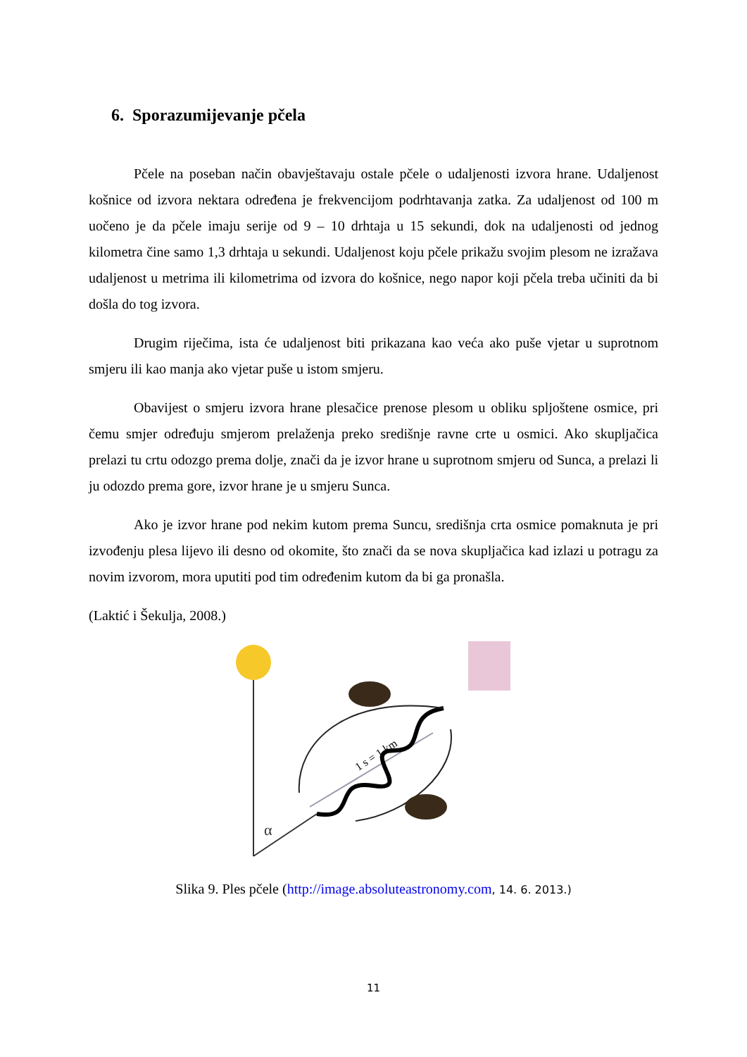6. Sporazumijevanje pčela
Pčele na poseban način obavještavaju ostale pčele o udaljenosti izvora hrane. Udaljenost košnice od izvora nektara određena je frekvencijom podrhtavanja zatka. Za udaljenost od 100 m uočeno je da pčele imaju serije od 9 – 10 drhtaja u 15 sekundi, dok na udaljenosti od jednog kilometra čine samo 1,3 drhtaja u sekundi. Udaljenost koju pčele prikažu svojim plesom ne izražava udaljenost u metrima ili kilometrima od izvora do košnice, nego napor koji pčela treba učiniti da bi došla do tog izvora.
Drugim riječima, ista će udaljenost biti prikazana kao veća ako puše vjetar u suprotnom smjeru ili kao manja ako vjetar puše u istom smjeru.
Obavijest o smjeru izvora hrane plesačice prenose plesom u obliku spljoštene osmice, pri čemu smjer određuju smjerom prelaženja preko središnje ravne crte u osmici. Ako skupljačica prelazi tu crtu odozgo prema dolje, znači da je izvor hrane u suprotnom smjeru od Sunca, a prelazi li ju odozdo prema gore, izvor hrane je u smjeru Sunca.
Ako je izvor hrane pod nekim kutom prema Suncu, središnja crta osmice pomaknuta je pri izvođenju plesa lijevo ili desno od okomite, što znači da se nova skupljačica kad izlazi u potragu za novim izvorom, mora uputiti pod tim određenim kutom da bi ga pronašla.
(Laktić i Šekulja, 2008.)
α
1 s = 1 km
Slika 9. Ples pčele (http://image.absoluteastronomy.com, 14. 6. 2013.)
11